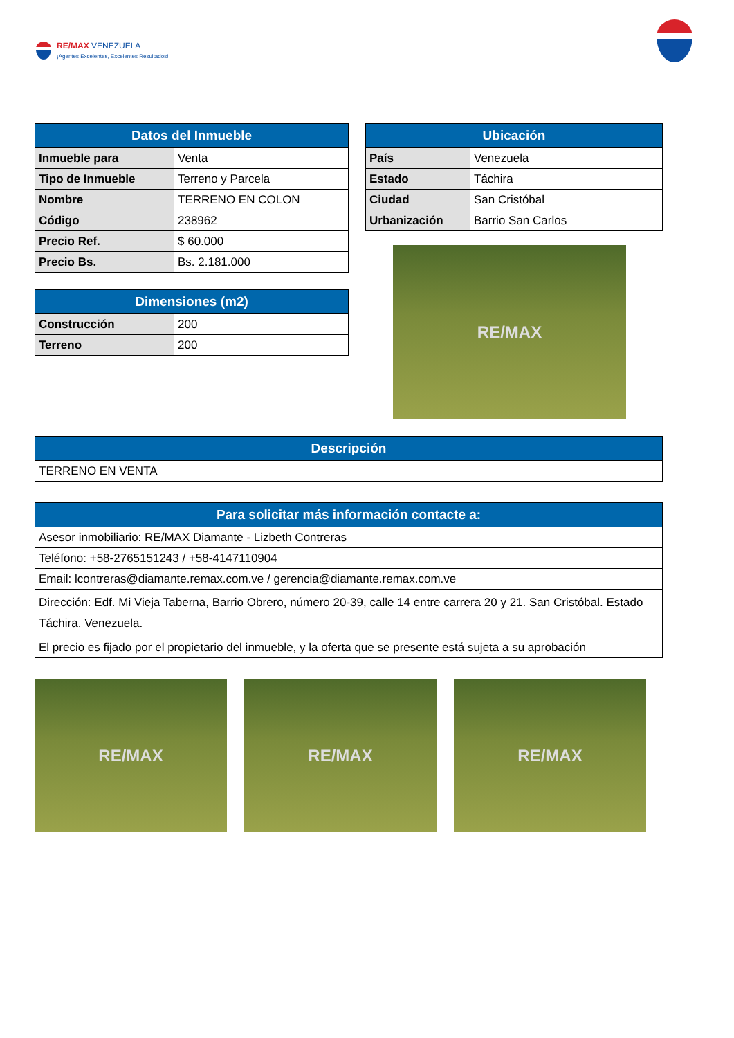RE/MAX VENEZUELA
¡Agentes Excelentes, Excelentes Resultados!
| Datos del Inmueble | |
| --- | --- |
| Inmueble para | Venta |
| Tipo de Inmueble | Terreno y Parcela |
| Nombre | TERRENO EN COLON |
| Código | 238962 |
| Precio Ref. | $ 60.000 |
| Precio Bs. | Bs. 2.181.000 |
| Dimensiones (m2) | |
| --- | --- |
| Construcción | 200 |
| Terreno | 200 |
| Ubicación | |
| --- | --- |
| País | Venezuela |
| Estado | Táchira |
| Ciudad | San Cristóbal |
| Urbanización | Barrio San Carlos |
RE/MAX
| Descripción |
| --- |
| TERRENO EN VENTA |
| Para solicitar más información contacte a: |
| --- |
| Asesor inmobiliario: RE/MAX Diamante - Lizbeth Contreras |
| Teléfono: +58-2765151243 / +58-4147110904 |
| Email: lcontreras@diamante.remax.com.ve / gerencia@diamante.remax.com.ve |
| Dirección: Edf. Mi Vieja Taberna, Barrio Obrero, número 20-39, calle 14 entre carrera 20 y 21. San Cristóbal. Estado Táchira. Venezuela. |
| El precio es fijado por el propietario del inmueble, y la oferta que se presente está sujeta a su aprobación |
RE/MAX RE/MAX RE/MAX